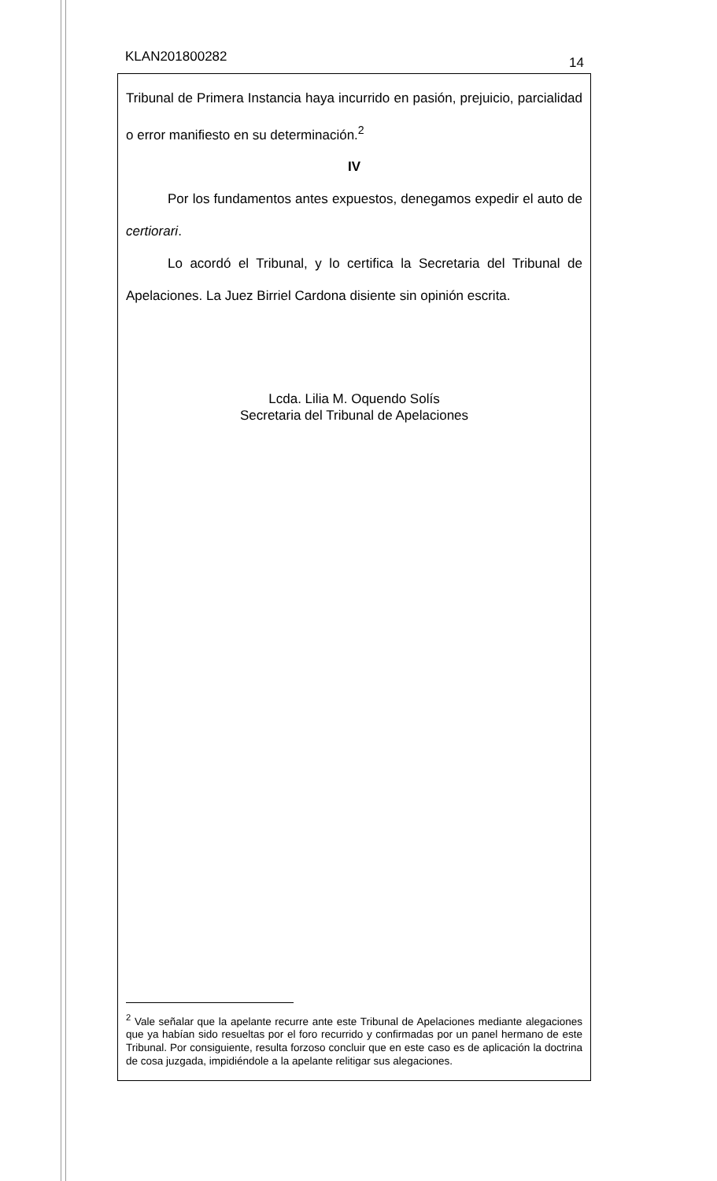KLAN201800282 14
Tribunal de Primera Instancia haya incurrido en pasión, prejuicio, parcialidad o error manifiesto en su determinación.<sup>2</sup>
IV
Por los fundamentos antes expuestos, denegamos expedir el auto de certiorari.
Lo acordó el Tribunal, y lo certifica la Secretaria del Tribunal de Apelaciones. La Juez Birriel Cardona disiente sin opinión escrita.
Lcda. Lilia M. Oquendo Solís
Secretaria del Tribunal de Apelaciones
<sup>2</sup> Vale señalar que la apelante recurre ante este Tribunal de Apelaciones mediante alegaciones que ya habían sido resueltas por el foro recurrido y confirmadas por un panel hermano de este Tribunal. Por consiguiente, resulta forzoso concluir que en este caso es de aplicación la doctrina de cosa juzgada, impidiéndole a la apelante relitigar sus alegaciones.